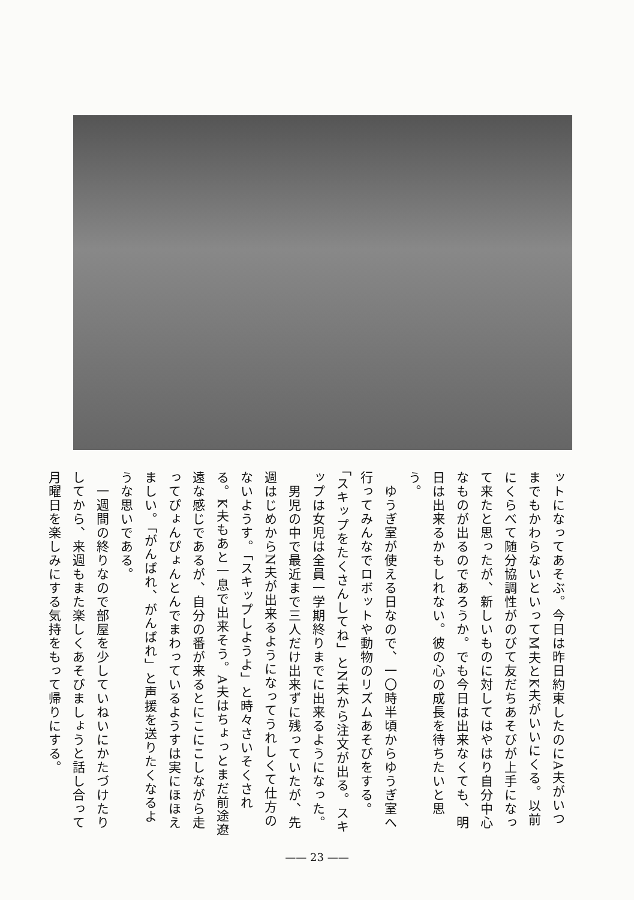ットになってあそぶ。今日は昨日約束したのにA夫がいつまでもかわらないといってM夫とK夫がいいにくる。以前にくらべて随分協調性がのびて友だちあそびが上手になって来たと思ったが、新しいものに対してはやはり自分中心なものが出るのであろうか。でも今日は出来なくても、明日は出来るかもしれない。彼の心の成長を待ちたいと思う。
　ゆうぎ室が使える日なので、一〇時半頃からゆうぎ室へ行ってみんなでロボットや動物のリズムあそびをする。「スキップをたくさんしてね」とN夫から注文が出る。スキップは女児は全員一学期終りまでに出来るようになった。
　男児の中で最近まで三人だけ出来ずに残っていたが、先週はじめからN夫が出来るようになってうれしくて仕方のないようす。「スキップしようよ」と時々さいそくされる。K夫もあと一息で出来そう。A夫はちょっとまだ前途遼遠な感じであるが、自分の番が来るとにこにこしながら走ってぴょんぴょんとんでまわっているようすは実にほほえましい。「がんばれ、がんばれ」と声援を送りたくなるような思いである。
　一週間の終りなので部屋を少していねいにかたづけたりしてから、来週もまた楽しくあそびましょうと話し合って月曜日を楽しみにする気持をもって帰りにする。
—— 23 ——